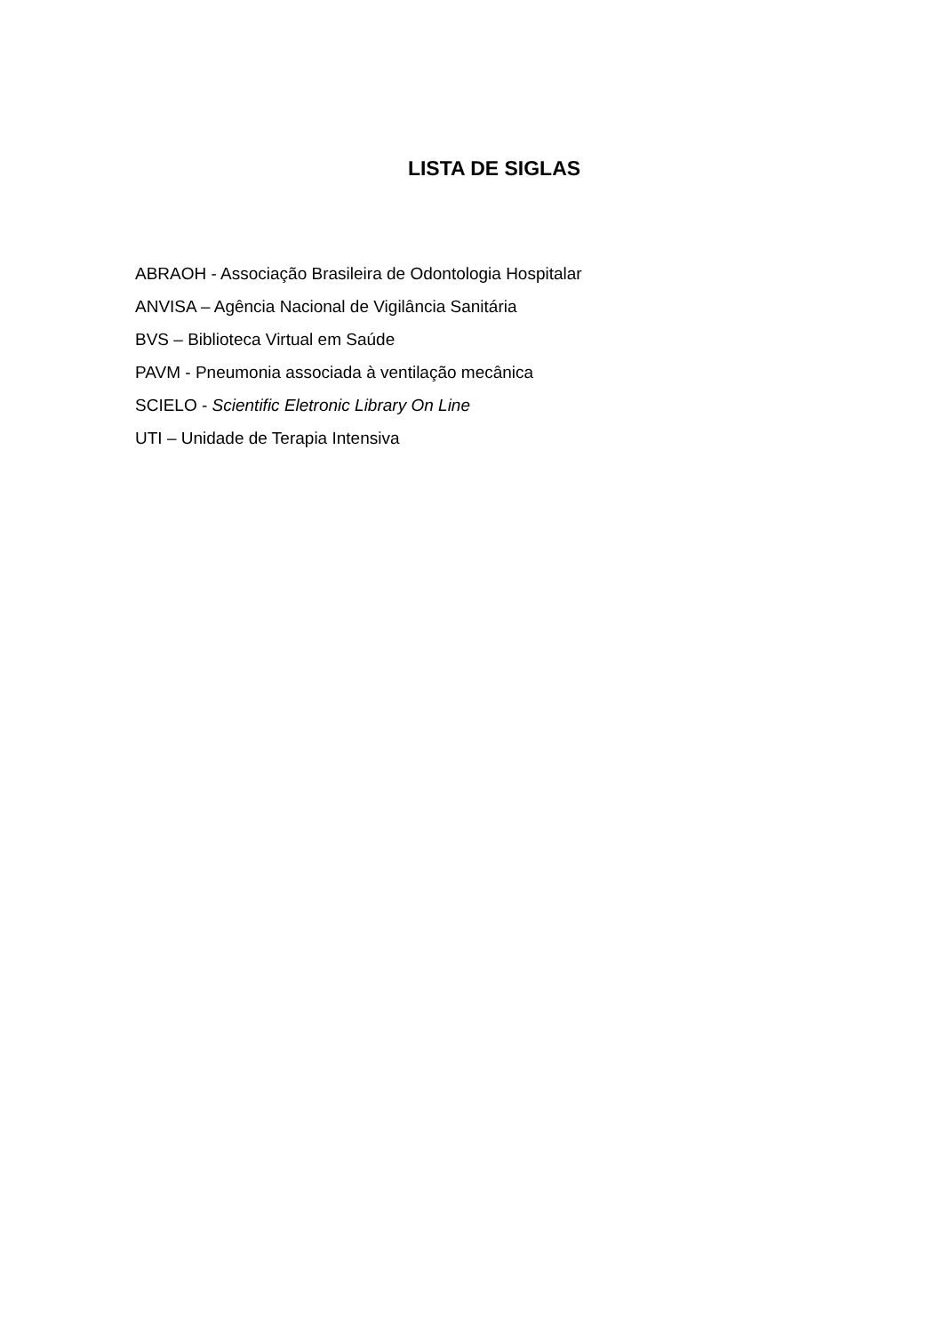LISTA DE SIGLAS
ABRAOH - Associação Brasileira de Odontologia Hospitalar
ANVISA – Agência Nacional de Vigilância Sanitária
BVS – Biblioteca Virtual em Saúde
PAVM - Pneumonia associada à ventilação mecânica
SCIELO - Scientific Eletronic Library On Line
UTI – Unidade de Terapia Intensiva